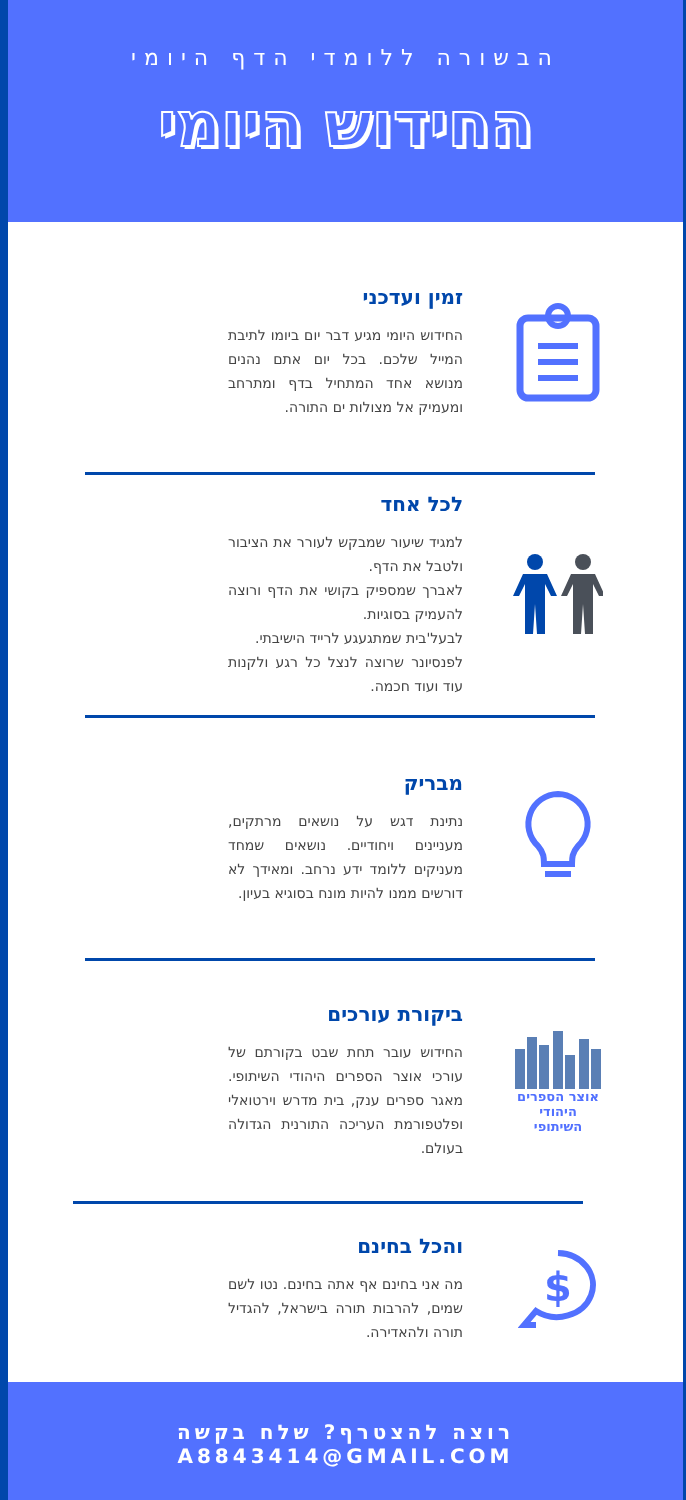הבשורה ללומדי הדף היומי
החידוש היומי
זמין ועדכני
החידוש היומי מגיע דבר יום ביומו לתיבת המייל שלכם. בכל יום אתם נהנים מנושא אחד המתחיל בדף ומתרחב ומעמיק אל מצולות ים התורה.
לכל אחד
למגיד שיעור שמבקש לעורר את הציבור ולטבל את הדף.
לאברך שמספיק בקושי את הדף ורוצה להעמיק בסוגיות.
לבעל'בית שמתגעגע לרייד הישיבתי.
לפנסיונר שרוצה לנצל כל רגע ולקנות עוד ועוד חכמה.
מבריק
נתינת דגש על נושאים מרתקים, מעניינים ויחודיים. נושאים שמחד מעניקים ללומד ידע נרחב. ומאידך לא דורשים ממנו להיות מונח בסוגיא בעיון.
אוצר הספרים
היהודי השיתופי
ביקורת עורכים
החידוש עובר תחת שבט בקורתם של עורכי אוצר הספרים היהודי השיתופי. מאגר ספרים ענק, בית מדרש וירטואלי ופלטפורמת העריכה התורנית הגדולה בעולם.
$
והכל בחינם
מה אני בחינם אף אתה בחינם. נטו לשם שמים, להרבות תורה בישראל, להגדיל תורה ולהאדירה.
רוצה להצטרף? שלח בקשה
A8843414@GMAIL.COM